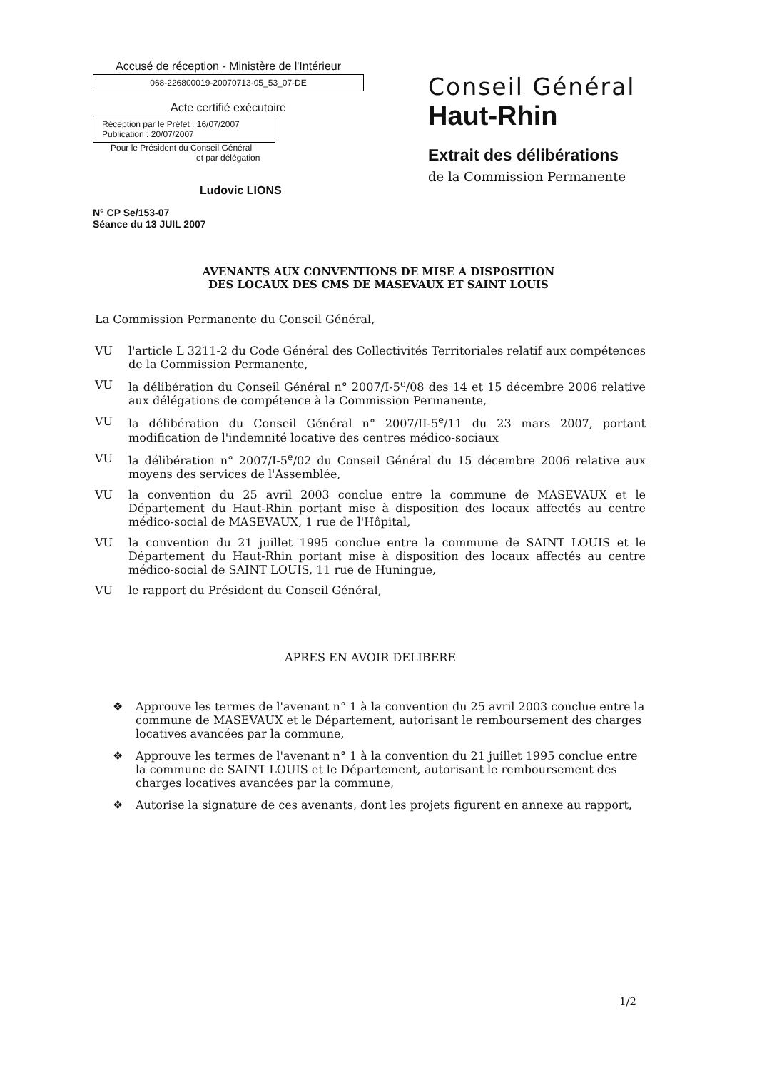Accusé de réception - Ministère de l'Intérieur
068-226800019-20070713-05_53_07-DE
Acte certifié exécutoire
Réception par le Préfet : 16/07/2007
Publication : 20/07/2007
Pour le Président du Conseil Général
et par délégation
Ludovic LIONS
N° CP Se/153-07
Séance du 13 JUIL 2007
Conseil Général
Haut-Rhin
Extrait des délibérations
de la Commission Permanente
AVENANTS AUX CONVENTIONS DE MISE A DISPOSITION
DES LOCAUX DES CMS DE MASEVAUX ET SAINT LOUIS
La Commission Permanente du Conseil Général,
VU l'article L 3211-2 du Code Général des Collectivités Territoriales relatif aux compétences de la Commission Permanente,
VU la délibération du Conseil Général n° 2007/I-5<sup>e</sup>/08 des 14 et 15 décembre 2006 relative aux délégations de compétence à la Commission Permanente,
VU la délibération du Conseil Général n° 2007/II-5<sup>e</sup>/11 du 23 mars 2007, portant modification de l'indemnité locative des centres médico-sociaux
VU la délibération n° 2007/I-5<sup>e</sup>/02 du Conseil Général du 15 décembre 2006 relative aux moyens des services de l'Assemblée,
VU la convention du 25 avril 2003 conclue entre la commune de MASEVAUX et le Département du Haut-Rhin portant mise à disposition des locaux affectés au centre médico-social de MASEVAUX, 1 rue de l'Hôpital,
VU la convention du 21 juillet 1995 conclue entre la commune de SAINT LOUIS et le Département du Haut-Rhin portant mise à disposition des locaux affectés au centre médico-social de SAINT LOUIS, 11 rue de Huningue,
VU le rapport du Président du Conseil Général,
APRES EN AVOIR DELIBERE
❖ Approuve les termes de l'avenant n° 1 à la convention du 25 avril 2003 conclue entre la commune de MASEVAUX et le Département, autorisant le remboursement des charges locatives avancées par la commune,
❖ Approuve les termes de l'avenant n° 1 à la convention du 21 juillet 1995 conclue entre la commune de SAINT LOUIS et le Département, autorisant le remboursement des charges locatives avancées par la commune,
❖ Autorise la signature de ces avenants, dont les projets figurent en annexe au rapport,
1/2